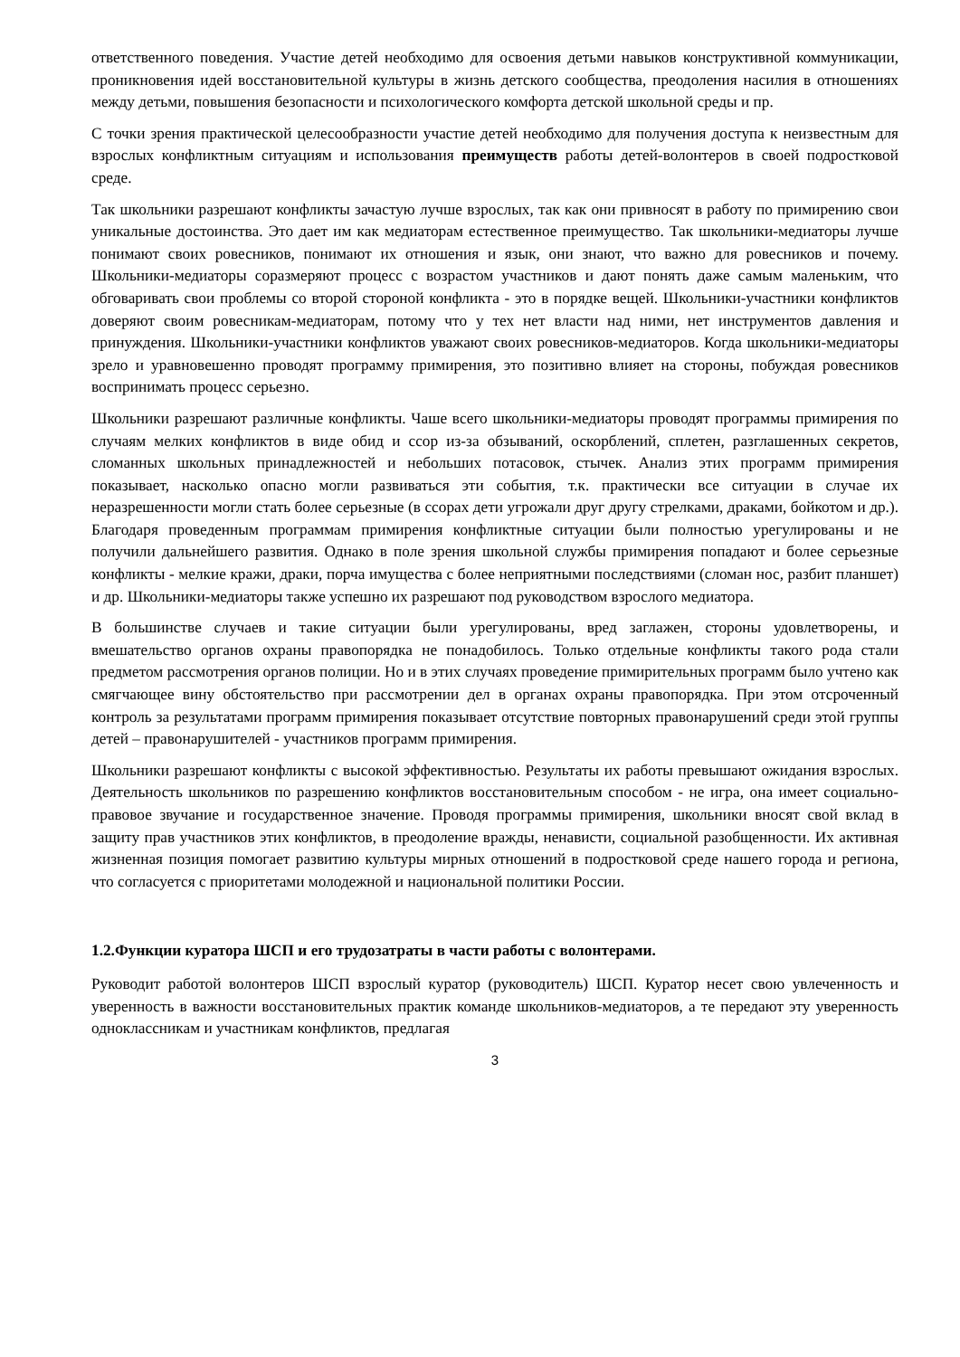ответственного поведения. Участие детей необходимо для освоения детьми навыков конструктивной коммуникации, проникновения идей восстановительной культуры в жизнь детского сообщества, преодоления насилия в отношениях между детьми, повышения безопасности и психологического комфорта детской школьной среды и пр.
С точки зрения практической целесообразности участие детей необходимо для получения доступа к неизвестным для взрослых конфликтным ситуациям и использования преимуществ работы детей-волонтеров в своей подростковой среде.
Так школьники разрешают конфликты зачастую лучше взрослых, так как они привносят в работу по примирению свои уникальные достоинства. Это дает им как медиаторам естественное преимущество. Так школьники-медиаторы лучше понимают своих ровесников, понимают их отношения и язык, они знают, что важно для ровесников и почему. Школьники-медиаторы соразмеряют процесс с возрастом участников и дают понять даже самым маленьким, что обговаривать свои проблемы со второй стороной конфликта - это в порядке вещей. Школьники-участники конфликтов доверяют своим ровесникам-медиаторам, потому что у тех нет власти над ними, нет инструментов давления и принуждения. Школьники-участники конфликтов уважают своих ровесников-медиаторов. Когда школьники-медиаторы зрело и уравновешенно проводят программу примирения, это позитивно влияет на стороны, побуждая ровесников воспринимать процесс серьезно.
Школьники разрешают различные конфликты. Чаше всего школьники-медиаторы проводят программы примирения по случаям мелких конфликтов в виде обид и ссор из-за обзываний, оскорблений, сплетен, разглашенных секретов, сломанных школьных принадлежностей и небольших потасовок, стычек. Анализ этих программ примирения показывает, насколько опасно могли развиваться эти события, т.к. практически все ситуации в случае их неразрешенности могли стать более серьезные (в ссорах дети угрожали друг другу стрелками, драками, бойкотом и др.). Благодаря проведенным программам примирения конфликтные ситуации были полностью урегулированы и не получили дальнейшего развития. Однако в поле зрения школьной службы примирения попадают и более серьезные конфликты - мелкие кражи, драки, порча имущества с более неприятными последствиями (сломан нос, разбит планшет) и др. Школьники-медиаторы также успешно их разрешают под руководством взрослого медиатора.
В большинстве случаев и такие ситуации были урегулированы, вред заглажен, стороны удовлетворены, и вмешательство органов охраны правопорядка не понадобилось. Только отдельные конфликты такого рода стали предметом рассмотрения органов полиции. Но и в этих случаях проведение примирительных программ было учтено как смягчающее вину обстоятельство при рассмотрении дел в органах охраны правопорядка. При этом отсроченный контроль за результатами программ примирения показывает отсутствие повторных правонарушений среди этой группы детей – правонарушителей - участников программ примирения.
Школьники разрешают конфликты с высокой эффективностью. Результаты их работы превышают ожидания взрослых. Деятельность школьников по разрешению конфликтов восстановительным способом - не игра, она имеет социально-правовое звучание и государственное значение. Проводя программы примирения, школьники вносят свой вклад в защиту прав участников этих конфликтов, в преодоление вражды, ненависти, социальной разобщенности. Их активная жизненная позиция помогает развитию культуры мирных отношений в подростковой среде нашего города и региона, что согласуется с приоритетами молодежной и национальной политики России.
1.2.Функции куратора ШСП и его трудозатраты в части работы с волонтерами.
Руководит работой волонтеров ШСП взрослый куратор (руководитель) ШСП. Куратор несет свою увлеченность и уверенность в важности восстановительных практик команде школьников-медиаторов, а те передают эту уверенность одноклассникам и участникам конфликтов, предлагая
3